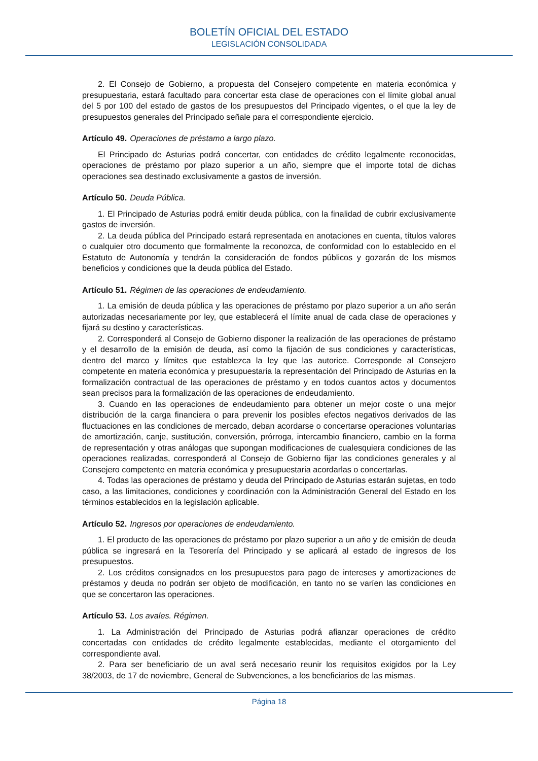BOLETÍN OFICIAL DEL ESTADO
LEGISLACIÓN CONSOLIDADA
2. El Consejo de Gobierno, a propuesta del Consejero competente en materia económica y presupuestaria, estará facultado para concertar esta clase de operaciones con el límite global anual del 5 por 100 del estado de gastos de los presupuestos del Principado vigentes, o el que la ley de presupuestos generales del Principado señale para el correspondiente ejercicio.
Artículo 49. Operaciones de préstamo a largo plazo.
El Principado de Asturias podrá concertar, con entidades de crédito legalmente reconocidas, operaciones de préstamo por plazo superior a un año, siempre que el importe total de dichas operaciones sea destinado exclusivamente a gastos de inversión.
Artículo 50. Deuda Pública.
1. El Principado de Asturias podrá emitir deuda pública, con la finalidad de cubrir exclusivamente gastos de inversión.
2. La deuda pública del Principado estará representada en anotaciones en cuenta, títulos valores o cualquier otro documento que formalmente la reconozca, de conformidad con lo establecido en el Estatuto de Autonomía y tendrán la consideración de fondos públicos y gozarán de los mismos beneficios y condiciones que la deuda pública del Estado.
Artículo 51. Régimen de las operaciones de endeudamiento.
1. La emisión de deuda pública y las operaciones de préstamo por plazo superior a un año serán autorizadas necesariamente por ley, que establecerá el límite anual de cada clase de operaciones y fijará su destino y características.
2. Corresponderá al Consejo de Gobierno disponer la realización de las operaciones de préstamo y el desarrollo de la emisión de deuda, así como la fijación de sus condiciones y características, dentro del marco y límites que establezca la ley que las autorice. Corresponde al Consejero competente en materia económica y presupuestaria la representación del Principado de Asturias en la formalización contractual de las operaciones de préstamo y en todos cuantos actos y documentos sean precisos para la formalización de las operaciones de endeudamiento.
3. Cuando en las operaciones de endeudamiento para obtener un mejor coste o una mejor distribución de la carga financiera o para prevenir los posibles efectos negativos derivados de las fluctuaciones en las condiciones de mercado, deban acordarse o concertarse operaciones voluntarias de amortización, canje, sustitución, conversión, prórroga, intercambio financiero, cambio en la forma de representación y otras análogas que supongan modificaciones de cualesquiera condiciones de las operaciones realizadas, corresponderá al Consejo de Gobierno fijar las condiciones generales y al Consejero competente en materia económica y presupuestaria acordarlas o concertarlas.
4. Todas las operaciones de préstamo y deuda del Principado de Asturias estarán sujetas, en todo caso, a las limitaciones, condiciones y coordinación con la Administración General del Estado en los términos establecidos en la legislación aplicable.
Artículo 52. Ingresos por operaciones de endeudamiento.
1. El producto de las operaciones de préstamo por plazo superior a un año y de emisión de deuda pública se ingresará en la Tesorería del Principado y se aplicará al estado de ingresos de los presupuestos.
2. Los créditos consignados en los presupuestos para pago de intereses y amortizaciones de préstamos y deuda no podrán ser objeto de modificación, en tanto no se varíen las condiciones en que se concertaron las operaciones.
Artículo 53. Los avales. Régimen.
1. La Administración del Principado de Asturias podrá afianzar operaciones de crédito concertadas con entidades de crédito legalmente establecidas, mediante el otorgamiento del correspondiente aval.
2. Para ser beneficiario de un aval será necesario reunir los requisitos exigidos por la Ley 38/2003, de 17 de noviembre, General de Subvenciones, a los beneficiarios de las mismas.
Página 18